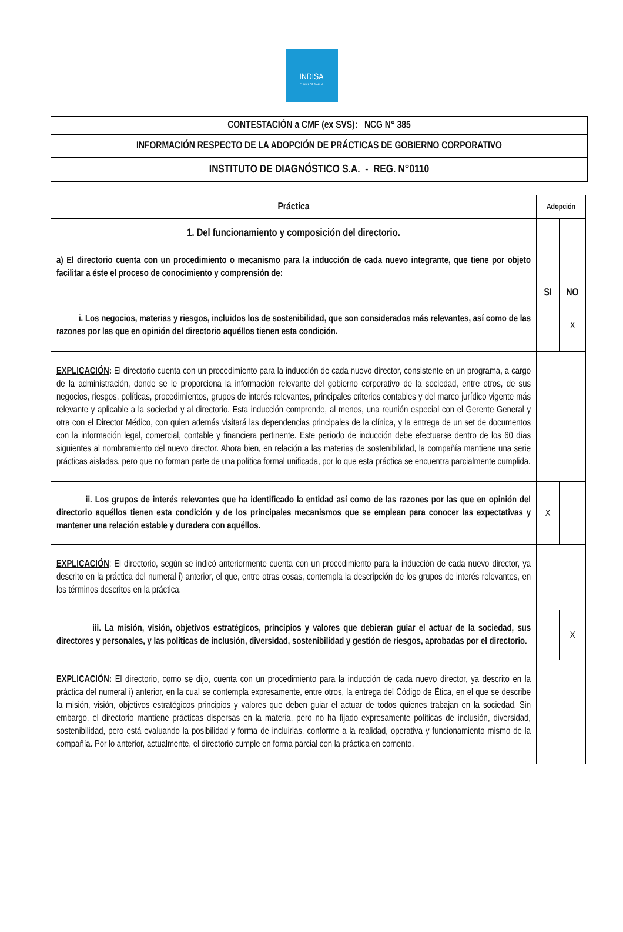INDISA
CLINICA DE FAMILIA
| CONTESTACIÓN a CMF (ex SVS): NCG N° 385 |
| INFORMACIÓN RESPECTO DE LA ADOPCIÓN DE PRÁCTICAS DE GOBIERNO CORPORATIVO |
| INSTITUTO DE DIAGNÓSTICO S.A. - REG. N°0110 |
| Práctica | Adopción | |
| --- | --- | --- |
| 1. Del funcionamiento y composición del directorio. | | |
| a) El directorio cuenta con un procedimiento o mecanismo para la inducción de cada nuevo integrante, que tiene por objeto facilitar a éste el proceso de conocimiento y comprensión de: | SI | NO |
| i. Los negocios, materias y riesgos, incluidos los de sostenibilidad, que son considerados más relevantes, así como de las razones por las que en opinión del directorio aquéllos tienen esta condición. | | X |
| EXPLICACIÓN : El directorio cuenta con un procedimiento para la inducción de cada nuevo director, consistente en un programa, a cargo de la administración, donde se le proporciona la información relevante del gobierno corporativo de la sociedad, entre otros, de sus negocios, riesgos, políticas, procedimientos, grupos de interés relevantes, principales criterios contables y del marco jurídico vigente más relevante y aplicable a la sociedad y al directorio. Esta inducción comprende, al menos, una reunión especial con el Gerente General y otra con el Director Médico, con quien además visitará las dependencias principales de la clínica, y la entrega de un set de documentos con la información legal, comercial, contable y financiera pertinente. Este período de inducción debe efectuarse dentro de los 60 días siguientes al nombramiento del nuevo director. Ahora bien, en relación a las materias de sostenibilidad, la compañía mantiene una serie prácticas aisladas, pero que no forman parte de una política formal unificada, por lo que esta práctica se encuentra parcialmente cumplida. | | |
| ii. Los grupos de interés relevantes que ha identificado la entidad así como de las razones por las que en opinión del directorio aquéllos tienen esta condición y de los principales mecanismos que se emplean para conocer las expectativas y mantener una relación estable y duradera con aquéllos. | X | |
| EXPLICACIÓN : El directorio, según se indicó anteriormente cuenta con un procedimiento para la inducción de cada nuevo director, ya descrito en la práctica del numeral i) anterior, el que, entre otras cosas, contempla la descripción de los grupos de interés relevantes, en los términos descritos en la práctica. | | |
| iii. La misión, visión, objetivos estratégicos, principios y valores que debieran guiar el actuar de la sociedad, sus directores y personales, y las políticas de inclusión, diversidad, sostenibilidad y gestión de riesgos, aprobadas por el directorio. | | X |
| EXPLICACIÓN : El directorio, como se dijo, cuenta con un procedimiento para la inducción de cada nuevo director, ya descrito en la práctica del numeral i) anterior, en la cual se contempla expresamente, entre otros, la entrega del Código de Ética, en el que se describe la misión, visión, objetivos estratégicos principios y valores que deben guiar el actuar de todos quienes trabajan en la sociedad. Sin embargo, el directorio mantiene prácticas dispersas en la materia, pero no ha fijado expresamente políticas de inclusión, diversidad, sostenibilidad, pero está evaluando la posibilidad y forma de incluirlas, conforme a la realidad, operativa y funcionamiento mismo de la compañía. Por lo anterior, actualmente, el directorio cumple en forma parcial con la práctica en comento. | | |